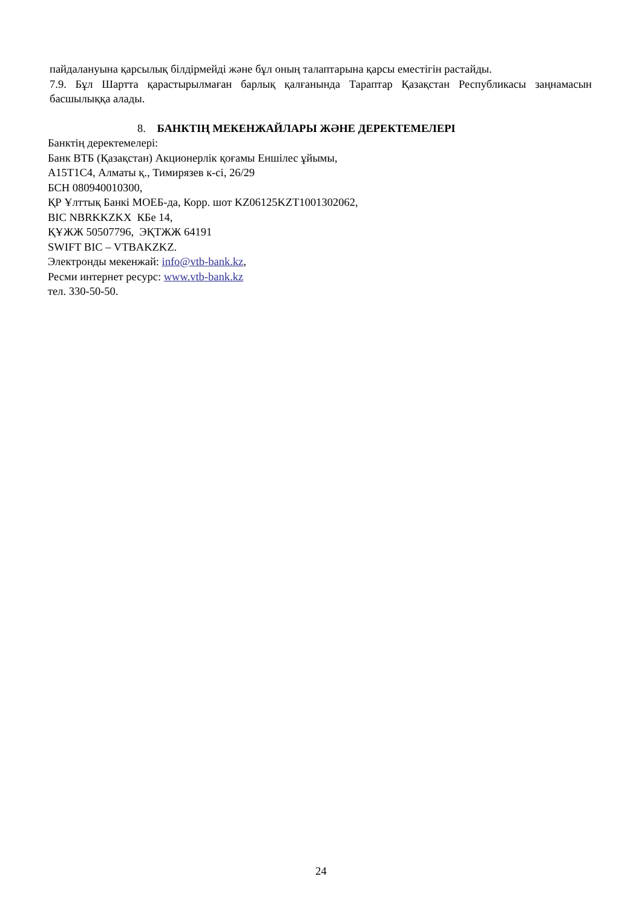пайдалануына қарсылық білдірмейді және бұл оның талаптарына қарсы еместігін растайды.
7.9. Бұл Шартта қарастырылмаған барлық қалғанында Тараптар Қазақстан Республикасы заңнамасын басшылыққа алады.
8. БАНКТІҢ МЕКЕНЖАЙЛАРЫ ЖӘНЕ ДЕРЕКТЕМЕЛЕРІ
Банктің деректемелері:
Банк ВТБ (Қазақстан) Акционерлік қоғамы Еншілес ұйымы,
А15Т1С4, Алматы қ., Тимирязев к-сі, 26/29
БСН 080940010300,
ҚР Ұлттық Банкі МОЕБ-да, Корр. шот KZ06125KZT1001302062,
BIC NBRKKZKX КБе 14,
ҚҰЖЖ 50507796, ЭҚТЖЖ 64191
SWIFT BIC – VTBAKZKZ.
Электронды мекенжай: info@vtb-bank.kz,
Ресми интернет ресурс: www.vtb-bank.kz
тел. 330-50-50.
24